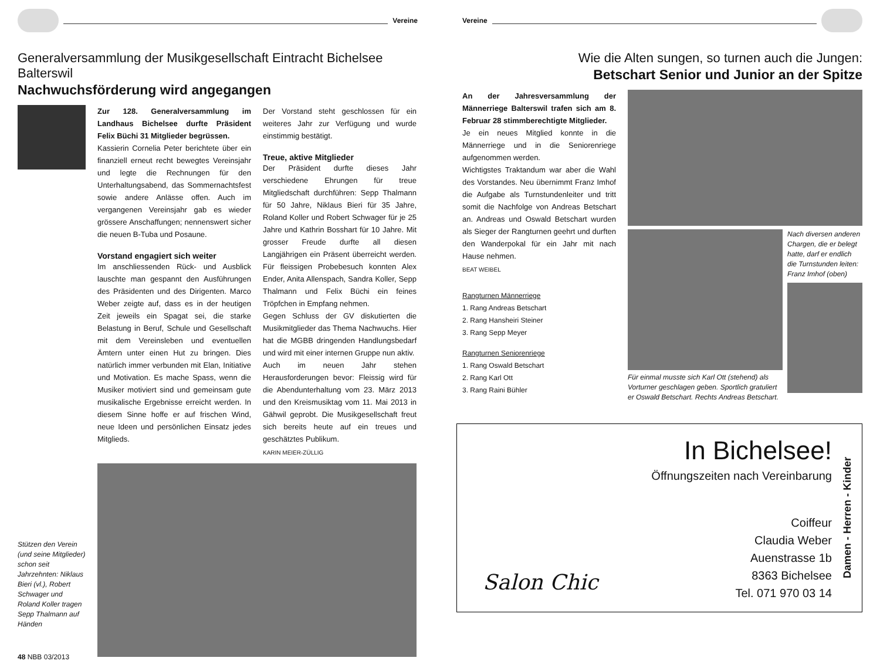Vereine
Generalversammlung der Musikgesellschaft Eintracht Bichelsee Balterswil
Nachwuchsförderung wird angegangen
Zur 128. Generalversammlung im Landhaus Bichelsee durfte Präsident Felix Büchi 31 Mitglieder begrüssen.
Kassierin Cornelia Peter berichtete über ein finanziell erneut recht bewegtes Vereinsjahr und legte die Rechnungen für den Unterhaltungsabend, das Sommernachtsfest sowie andere Anlässe offen. Auch im vergangenen Vereinsjahr gab es wieder grössere Anschaffungen; nennenswert sicher die neuen B-Tuba und Posaune.
Vorstand engagiert sich weiter
Im anschliessenden Rück- und Ausblick lauschte man gespannt den Ausführungen des Präsidenten und des Dirigenten. Marco Weber zeigte auf, dass es in der heutigen Zeit jeweils ein Spagat sei, die starke Belastung in Beruf, Schule und Gesellschaft mit dem Vereinsleben und eventuellen Ämtern unter einen Hut zu bringen. Dies natürlich immer verbunden mit Elan, Initiative und Motivation. Es mache Spass, wenn die Musiker motiviert sind und gemeinsam gute musikalische Ergebnisse erreicht werden. In diesem Sinne hoffe er auf frischen Wind, neue Ideen und persönlichen Einsatz jedes Mitglieds.
Der Vorstand steht geschlossen für ein weiteres Jahr zur Verfügung und wurde einstimmig bestätigt.
Treue, aktive Mitglieder
Der Präsident durfte dieses Jahr verschiedene Ehrungen für treue Mitgliedschaft durchführen: Sepp Thalmann für 50 Jahre, Niklaus Bieri für 35 Jahre, Roland Koller und Robert Schwager für je 25 Jahre und Kathrin Bosshart für 10 Jahre. Mit grosser Freude durfte all diesen Langjährigen ein Präsent überreicht werden. Für fleissigen Probebesuch konnten Alex Ender, Anita Allenspach, Sandra Koller, Sepp Thalmann und Felix Büchi ein feines Tröpfchen in Empfang nehmen.
Gegen Schluss der GV diskutierten die Musikmitglieder das Thema Nachwuchs. Hier hat die MGBB dringenden Handlungsbedarf und wird mit einer internen Gruppe nun aktiv.
Auch im neuen Jahr stehen Herausforderungen bevor: Fleissig wird für die Abendunterhaltung vom 23. März 2013 und den Kreismusiktag vom 11. Mai 2013 in Gähwil geprobt. Die Musikgesellschaft freut sich bereits heute auf ein treues und geschätztes Publikum.
KARIN MEIER-ZÜLLIG
Stützen den Verein (und seine Mitglieder) schon seit Jahrzehnten: Niklaus Bieri (vl.), Robert Schwager und Roland Koller tragen Sepp Thalmann auf Händen
48 NBB 03/2013
Vereine
Wie die Alten sungen, so turnen auch die Jungen:
Betschart Senior und Junior an der Spitze
An der Jahresversammlung der Männerriege Balterswil trafen sich am 8. Februar 28 stimmberechtigte Mitglieder.
Je ein neues Mitglied konnte in die Männerriege und in die Seniorenriege aufgenommen werden.
Wichtigstes Traktandum war aber die Wahl des Vorstandes. Neu übernimmt Franz Imhof die Aufgabe als Turnstundenleiter und tritt somit die Nachfolge von Andreas Betschart an. Andreas und Oswald Betschart wurden als Sieger der Rangturnen geehrt und durften den Wanderpokal für ein Jahr mit nach Hause nehmen.
BEAT WEIBEL
Rangturnen Männerriege
1. Rang Andreas Betschart
2. Rang Hansheiri Steiner
3. Rang Sepp Meyer
Rangturnen Seniorenriege
1. Rang Oswald Betschart
2. Rang Karl Ott
3. Rang Raini Bühler
Für einmal musste sich Karl Ott (stehend) als Vorturner geschlagen geben. Sportlich gratuliert er Oswald Betschart. Rechts Andreas Betschart.
Nach diversen anderen Chargen, die er belegt hatte, darf er endlich die Turnstunden leiten: Franz Imhof (oben)
Salon Chic
In Bichelsee!
Öffnungszeiten nach Vereinbarung
Coiffeur
Claudia Weber
Auenstrasse 1b
8363 Bichelsee
Tel. 071 970 03 14
Damen - Herren - Kinder